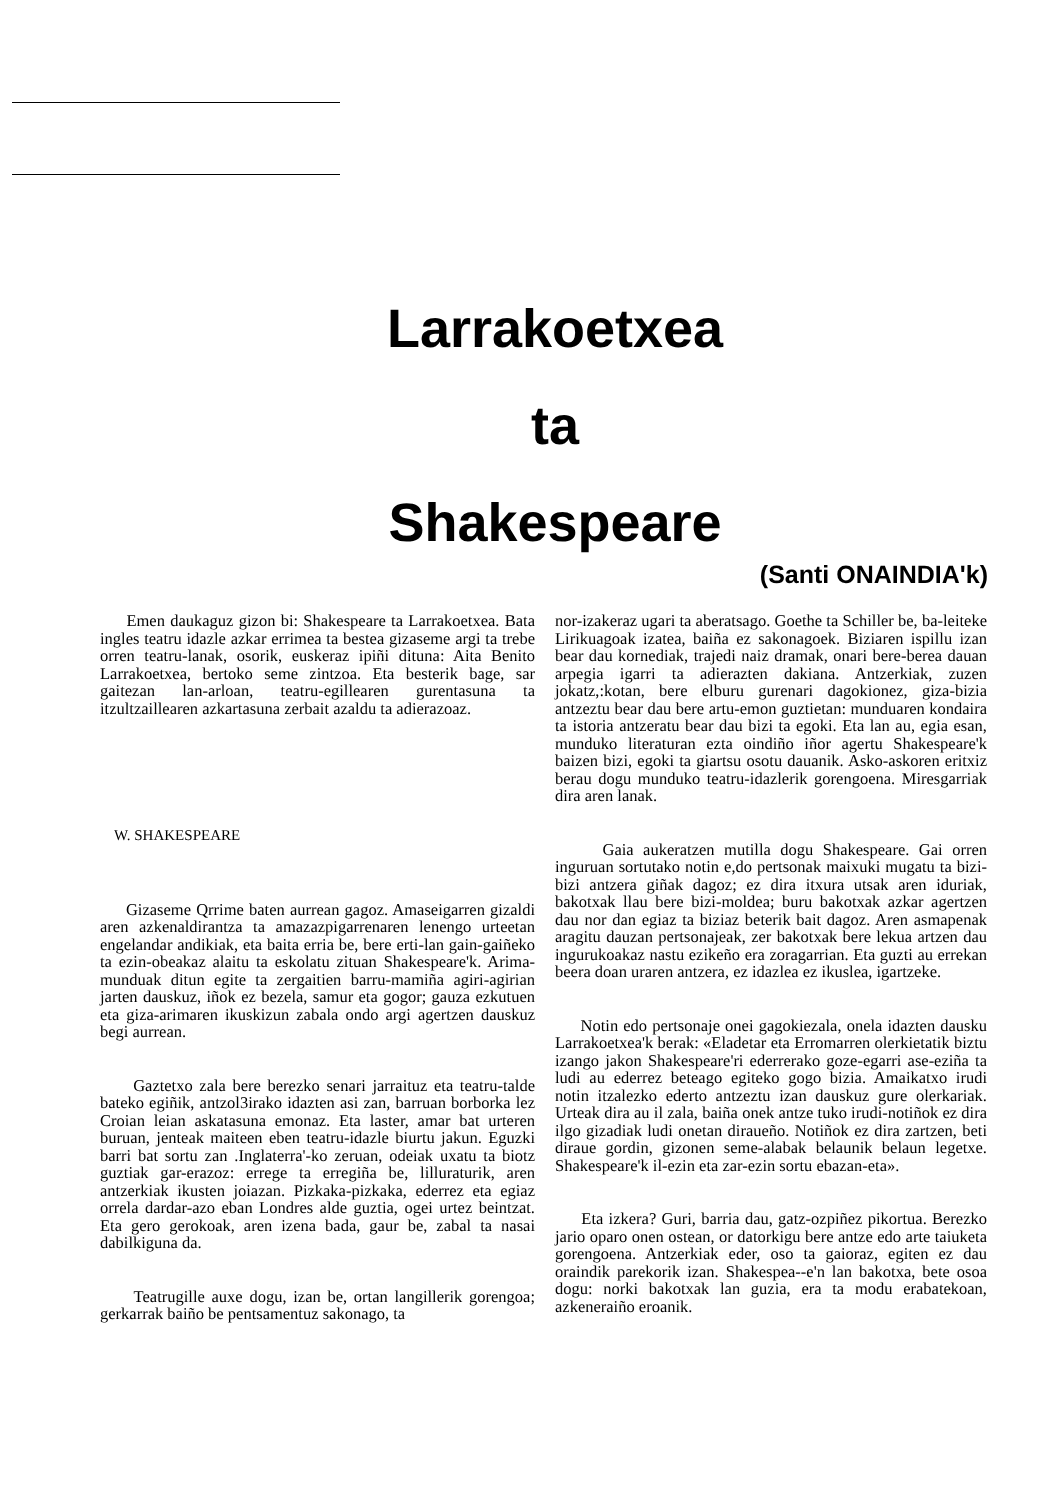Larrakoetxea
ta
Shakespeare
(Santi ONAINDIA'k)
Emen daukaguz gizon bi: Shakespeare ta Larrakoetxea. Bata ingles teatru idazle azkar errimea ta bestea gizaseme argi ta trebe orren teatru-lanak, osorik, euskeraz ipiñi dituna: Aita Benito Larrakoetxea, bertoko seme zintzoa. Eta besterik bage, sar gaitezan lan-arloan, teatru-egillearen gurentasuna ta itzultzaillearen azkartasuna zerbait azaldu ta adierazoaz.
W. SHAKESPEARE
Gizaseme Qrrime baten aurrean gagoz. Amaseigarren gizaldi aren azkenaldirantza ta amazazpigarrenaren lenengo urteetan engelandar andikiak, eta baita erria be, bere erti-lan gain-gaiñeko ta ezin-obeakaz alaitu ta eskolatu zituan Shakespeare'k. Arima-munduak ditun egite ta zergaitien barru-mamiña agiri-agirian jarten dauskuz, iñok ez bezela, samur eta gogor; gauza ezkutuen eta giza-arimaren ikuskizun zabala ondo argi agertzen dauskuz begi aurrean.
Gaztetxo zala bere berezko senari jarraituz eta teatru-talde bateko egiñik, antzol3irako idazten asi zan, barruan borborka lez Croian leian askatasuna emonaz. Eta laster, amar bat urteren buruan, jenteak maiteen eben teatru-idazle biurtu jakun. Eguzki barri bat sortu zan .Inglaterra'-ko zeruan, odeiak uxatu ta biotz guztiak gar-erazoz: errege ta erregiña be, lilluraturik, aren antzerkiak ikusten joiazan. Pizkaka-pizkaka, ederrez eta egiaz orrela dardar-azo eban Londres alde guztia, ogei urtez beintzat. Eta gero gerokoak, aren izena bada, gaur be, zabal ta nasai dabilkiguna da.
Teatrugille auxe dogu, izan be, ortan langillerik gorengoa; gerkarrak baiño be pentsamentuz sakonago, ta
nor-izakeraz ugari ta aberatsago. Goethe ta Schiller be, ba-leiteke Lirikuagoak izatea, baiña ez sakonagoek. Biziaren ispillu izan bear dau kornediak, trajedi naiz dramak, onari bere-berea dauan arpegia igarri ta adierazten dakiana. Antzerkiak, zuzen jokatz,:kotan, bere elburu gurenari dagokionez, giza-bizia antzeztu bear dau bere artu-emon guztietan: munduaren kondaira ta istoria antzeratu bear dau bizi ta egoki. Eta lan au, egia esan, munduko literaturan ezta oindiño iñor agertu Shakespeare'k baizen bizi, egoki ta giartsu osotu dauanik. Asko-askoren eritxiz berau dogu munduko teatru-idazlerik gorengoena. Miresgarriak dira aren lanak.
Gaia aukeratzen mutilla dogu Shakespeare. Gai orren inguruan sortutako notin e,do pertsonak maixuki mugatu ta bizi-bizi antzera giñak dagoz; ez dira itxura utsak aren iduriak, bakotxak llau bere bizi-moldea; buru bakotxak azkar agertzen dau nor dan egiaz ta biziaz beterik bait dagoz. Aren asmapenak aragitu dauzan pertsonajeak, zer bakotxak bere lekua artzen dau ingurukoakaz nastu ezikeño era zoragarrian. Eta guzti au errekan beera doan uraren antzera, ez idazlea ez ikuslea, igartzeke.
Notin edo pertsonaje onei gagokiezala, onela idazten dausku Larrakoetxea'k berak: «Eladetar eta Erromarren olerkietatik biztu izango jakon Shakespeare'ri ederrerako goze-egarri ase-eziña ta ludi au ederrez beteago egiteko gogo bizia. Amaikatxo irudi notin itzalezko ederto antzeztu izan dauskuz gure olerkariak. Urteak dira au il zala, baiña onek antze tuko irudi-notiñok ez dira ilgo gizadiak ludi onetan diraueño. Notiñok ez dira zartzen, beti diraue gordin, gizonen seme-alabak belaunik belaun legetxe. Shakespeare'k il-ezin eta zar-ezin sortu ebazan-eta».
Eta izkera? Guri, barria dau, gatz-ozpiñez pikortua. Berezko jario oparo onen ostean, or datorkigu bere antze edo arte taiuketa gorengoena. Antzerkiak eder, oso ta gaioraz, egiten ez dau oraindik parekorik izan. Shakespea--e'n lan bakotxa, bete osoa dogu: norki bakotxak lan guzia, era ta modu erabatekoan, azkeneraiño eroanik.